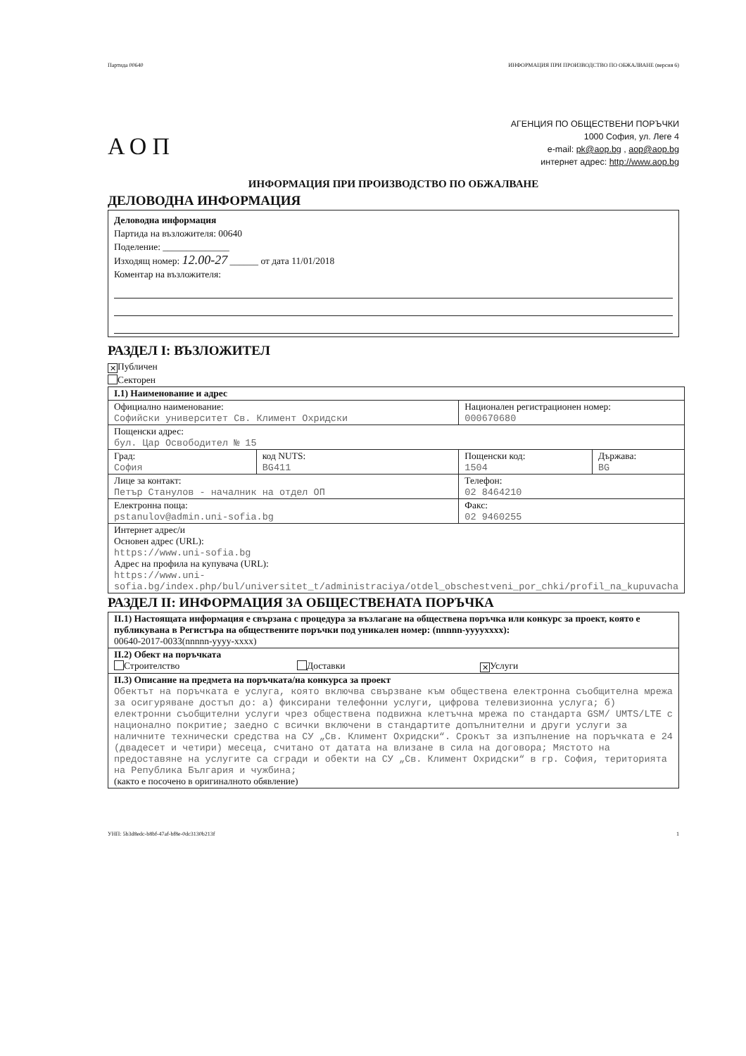Партида 00640 ИНФОРМАЦИЯ ПРИ ПРОИЗВОДСТВО ПО ОБЖАЛВАНЕ (версия 6)
АОП
АГЕНЦИЯ ПО ОБЩЕСТВЕНИ ПОРЪЧКИ
1000 София, ул. Леге 4
e-mail: pk@aop.bg , aop@aop.bg
интернет адрес: http://www.aop.bg
ИНФОРМАЦИЯ ПРИ ПРОИЗВОДСТВО ПО ОБЖАЛВАНЕ
ДЕЛОВОДНА ИНФОРМАЦИЯ
Деловодна информация
Партида на възложителя: 00640
Поделение: ______________
Изходящ номер: 12.00-27 ______ от дата 11/01/2018
Коментар на възложителя:
РАЗДЕЛ I: ВЪЗЛОЖИТЕЛ
✕ Публичен
Секторен
| I.1) Наименование и адрес | | | |
| --- | --- | --- | --- |
| Официално наименование: Софийски университет Св. Климент Охридски | | Национален регистрационен номер: 000670680 | |
| Пощенски адрес: бул. Цар Освободител № 15 | | | |
| Град: София | код NUTS: BG411 | Пощенски код: 1504 | Държава: BG |
| Лице за контакт: Петър Станулов - началник на отдел ОП | | Телефон: 02 8464210 | |
| Електронна поща: pstanulov@admin.uni-sofia.bg | | Факс: 02 9460255 | |
| Интернет адрес/и Основен адрес (URL): https://www.uni-sofia.bg Адрес на профила на купувача (URL): https://www.uni-sofia.bg/index.php/bul/universitet_t/administraciya/otdel_obschestveni_por_chki/profil_na_kupuvacha | | | |
РАЗДЕЛ II: ИНФОРМАЦИЯ ЗА ОБЩЕСТВЕНАТА ПОРЪЧКА
| II.1) Настоящата информация е свързана с процедура за възлагане на обществена поръчка или конкурс за проект, която е публикувана в Регистъра на обществените поръчки под уникален номер: (nnnnn-yyyyxxxx): 00640-2017-0033(nnnnn-yyyy-xxxx) |
| II.2) Обект на поръчката Строителство Доставки ✕ Услуги |
| II.3) Описание на предмета на поръчката/на конкурса за проект Обектът на поръчката е услуга, която включва свързване към обществена електронна съобщителна мрежа за осигуряване достъп до: а) фиксирани телефонни услуги, цифрова телевизионна услуга; б) електронни съобщителни услуги чрез обществена подвижна клетъчна мрежа по стандарта GSM/ UMTS/LTE с национално покритие; заедно с всички включени в стандартите допълнителни и други услуги за наличните технически средства на СУ „Св. Климент Охридски“. Срокът за изпълнение на поръчката е 24 (двадесет и четири) месеца, считано от датата на влизане в сила на договора; Мястото на предоставяне на услугите са сгради и обекти на СУ „Св. Климент Охридски“ в гр. София, територията на Република България и чужбина; (както е посочено в оригиналното обявление) |
УНП: 5b3d8edc-b8bf-47af-bf8e-0dc3130b213f 1